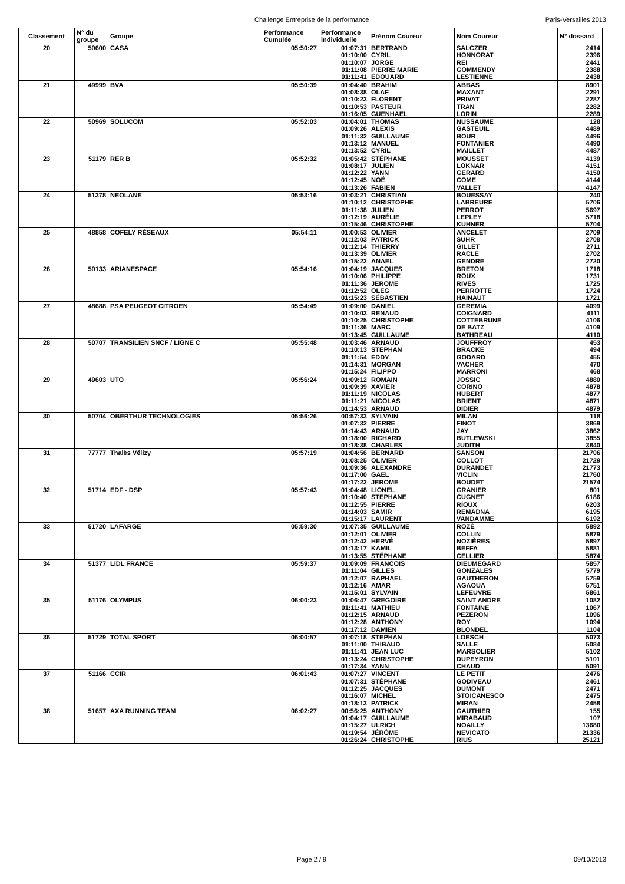Challenge Entreprise de la performance Paris-Versailles 2013
| Classement | N° du groupe | Groupe | Performance Cumulée | Performance individuelle | Prénom Coureur | Nom Coureur | N° dossard |
| --- | --- | --- | --- | --- | --- | --- | --- |
| 20 | 50600 | CASA | 05:50:27 | 01:07:31 | BERTRAND | SALCZER | 2414 |
| | | | | 01:10:00 | CYRIL | HONNORAT | 2396 |
| | | | | 01:10:07 | JORGE | REI | 2441 |
| | | | | 01:11:08 | PIERRE MARIE | GOMMENDY | 2388 |
| | | | | 01:11:41 | EDOUARD | LESTIENNE | 2438 |
| 21 | 49999 | BVA | 05:50:39 | 01:04:40 | BRAHIM | ABBAS | 8901 |
| | | | | 01:08:38 | OLAF | MAXANT | 2291 |
| | | | | 01:10:23 | FLORENT | PRIVAT | 2287 |
| | | | | 01:10:53 | PASTEUR | TRAN | 2282 |
| | | | | 01:16:05 | GUENHAEL | LORIN | 2289 |
| 22 | 50969 | SOLUCOM | 05:52:03 | 01:04:01 | THOMAS | NUSSAUME | 128 |
| | | | | 01:09:26 | ALEXIS | GASTEUIL | 4489 |
| | | | | 01:11:32 | GUILLAUME | BOUR | 4496 |
| | | | | 01:13:12 | MANUEL | FONTANIER | 4490 |
| | | | | 01:13:52 | CYRIL | MAILLET | 4487 |
| 23 | 51179 | RER B | 05:52:32 | 01:05:42 | STÉPHANE | MOUSSET | 4139 |
| | | | | 01:08:17 | JULIEN | LOKNAR | 4151 |
| | | | | 01:12:22 | YANN | GERARD | 4150 |
| | | | | 01:12:45 | NOÉ | COME | 4144 |
| | | | | 01:13:26 | FABIEN | VALLET | 4147 |
| 24 | 51378 | NEOLANE | 05:53:16 | 01:03:21 | CHRISTIAN | BOUESSAY | 240 |
| | | | | 01:10:12 | CHRISTOPHE | LABREURE | 5706 |
| | | | | 01:11:38 | JULIEN | PERROT | 5697 |
| | | | | 01:12:19 | AURÉLIE | LEPLEY | 5718 |
| | | | | 01:15:46 | CHRISTOPHE | KUHNER | 5704 |
| 25 | 48858 | COFELY RÉSEAUX | 05:54:11 | 01:00:53 | OLIVIER | ANCELET | 2709 |
| | | | | 01:12:03 | PATRICK | SUHR | 2708 |
| | | | | 01:12:14 | THIERRY | GILLET | 2711 |
| | | | | 01:13:39 | OLIVIER | RACLE | 2702 |
| | | | | 01:15:22 | ANAEL | GENDRE | 2720 |
| 26 | 50133 | ARIANESPACE | 05:54:16 | 01:04:19 | JACQUES | BRETON | 1718 |
| | | | | 01:10:06 | PHILIPPE | ROUX | 1731 |
| | | | | 01:11:36 | JEROME | RIVES | 1725 |
| | | | | 01:12:52 | OLEG | PERROTTE | 1724 |
| | | | | 01:15:23 | SÉBASTIEN | HAINAUT | 1721 |
| 27 | 48688 | PSA PEUGEOT CITROEN | 05:54:49 | 01:09:00 | DANIEL | GEREMIA | 4099 |
| | | | | 01:10:03 | RENAUD | COIGNARD | 4111 |
| | | | | 01:10:25 | CHRISTOPHE | COTTEBRUNE | 4106 |
| | | | | 01:11:36 | MARC | DE BATZ | 4109 |
| | | | | 01:13:45 | GUILLAUME | BATHREAU | 4110 |
| 28 | 50707 | TRANSILIEN SNCF / LIGNE C | 05:55:48 | 01:03:46 | ARNAUD | JOUFFROY | 453 |
| | | | | 01:10:13 | STEPHAN | BRACKE | 494 |
| | | | | 01:11:54 | EDDY | GODARD | 455 |
| | | | | 01:14:31 | MORGAN | VACHER | 470 |
| | | | | 01:15:24 | FILIPPO | MARRONI | 468 |
| 29 | 49603 | UTO | 05:56:24 | 01:09:12 | ROMAIN | JOSSIC | 4880 |
| | | | | 01:09:39 | XAVIER | CORINO | 4878 |
| | | | | 01:11:19 | NICOLAS | HUBERT | 4877 |
| | | | | 01:11:21 | NICOLAS | BRIENT | 4871 |
| | | | | 01:14:53 | ARNAUD | DIDIER | 4879 |
| 30 | 50704 | OBERTHUR TECHNOLOGIES | 05:56:26 | 00:57:33 | SYLVAIN | MILAN | 118 |
| | | | | 01:07:32 | PIERRE | FINOT | 3869 |
| | | | | 01:14:43 | ARNAUD | JAY | 3862 |
| | | | | 01:18:00 | RICHARD | BUTLEWSKI | 3855 |
| | | | | 01:18:38 | CHARLES | JUDITH | 3840 |
| 31 | 77777 | Thalès Vélizy | 05:57:19 | 01:04:56 | BERNARD | SANSON | 21706 |
| | | | | 01:08:25 | OLIVIER | COLLOT | 21729 |
| | | | | 01:09:36 | ALEXANDRE | DURANDET | 21773 |
| | | | | 01:17:00 | GAEL | VICLIN | 21760 |
| | | | | 01:17:22 | JEROME | BOUDET | 21574 |
| 32 | 51714 | EDF - DSP | 05:57:43 | 01:04:48 | LIONEL | GRANIER | 801 |
| | | | | 01:10:40 | STEPHANE | CUGNET | 6186 |
| | | | | 01:12:55 | PIERRE | RIOUX | 6203 |
| | | | | 01:14:03 | SAMIR | REMADNA | 6195 |
| | | | | 01:15:17 | LAURENT | VANDAMME | 6192 |
| 33 | 51720 | LAFARGE | 05:59:30 | 01:07:35 | GUILLAUME | ROZÉ | 5892 |
| | | | | 01:12:01 | OLIVIER | COLLIN | 5879 |
| | | | | 01:12:42 | HERVÉ | NOZIÈRES | 5897 |
| | | | | 01:13:17 | KAMIL | BEFFA | 5881 |
| | | | | 01:13:55 | STÉPHANE | CELLIER | 5874 |
| 34 | 51377 | LIDL FRANCE | 05:59:37 | 01:09:09 | FRANCOIS | DIEUMEGARD | 5857 |
| | | | | 01:11:04 | GILLES | GONZALES | 5779 |
| | | | | 01:12:07 | RAPHAEL | GAUTHERON | 5759 |
| | | | | 01:12:16 | AMAR | AGAOUA | 5751 |
| | | | | 01:15:01 | SYLVAIN | LEFEUVRE | 5861 |
| 35 | 51176 | OLYMPUS | 06:00:23 | 01:06:47 | GREGOIRE | SAINT ANDRE | 1082 |
| | | | | 01:11:41 | MATHIEU | FONTAINE | 1067 |
| | | | | 01:12:15 | ARNAUD | PEZERON | 1096 |
| | | | | 01:12:28 | ANTHONY | ROY | 1094 |
| | | | | 01:17:12 | DAMIEN | BLONDEL | 1104 |
| 36 | 51729 | TOTAL SPORT | 06:00:57 | 01:07:18 | STEPHAN | LOESCH | 5073 |
| | | | | 01:11:00 | THIBAUD | SALLE | 5084 |
| | | | | 01:11:41 | JEAN LUC | MARSOLIER | 5102 |
| | | | | 01:13:24 | CHRISTOPHE | DUPEYRON | 5101 |
| | | | | 01:17:34 | YANN | CHAUD | 5091 |
| 37 | 51166 | CCIR | 06:01:43 | 01:07:27 | VINCENT | LE PETIT | 2476 |
| | | | | 01:07:31 | STÉPHANE | GODIVEAU | 2461 |
| | | | | 01:12:25 | JACQUES | DUMONT | 2471 |
| | | | | 01:16:07 | MICHEL | STOICANESCO | 2475 |
| | | | | 01:18:13 | PATRICK | MIRAN | 2458 |
| 38 | 51657 | AXA RUNNING TEAM | 06:02:27 | 00:56:25 | ANTHONY | GAUTHIER | 155 |
| | | | | 01:04:17 | GUILLAUME | MIRABAUD | 107 |
| | | | | 01:15:27 | ULRICH | NOAILLY | 13680 |
| | | | | 01:19:54 | JÉRÔME | NEVICATO | 21336 |
| | | | | 01:26:24 | CHRISTOPHE | RIUS | 25121 |
Page 2 / 9 09/10/2013